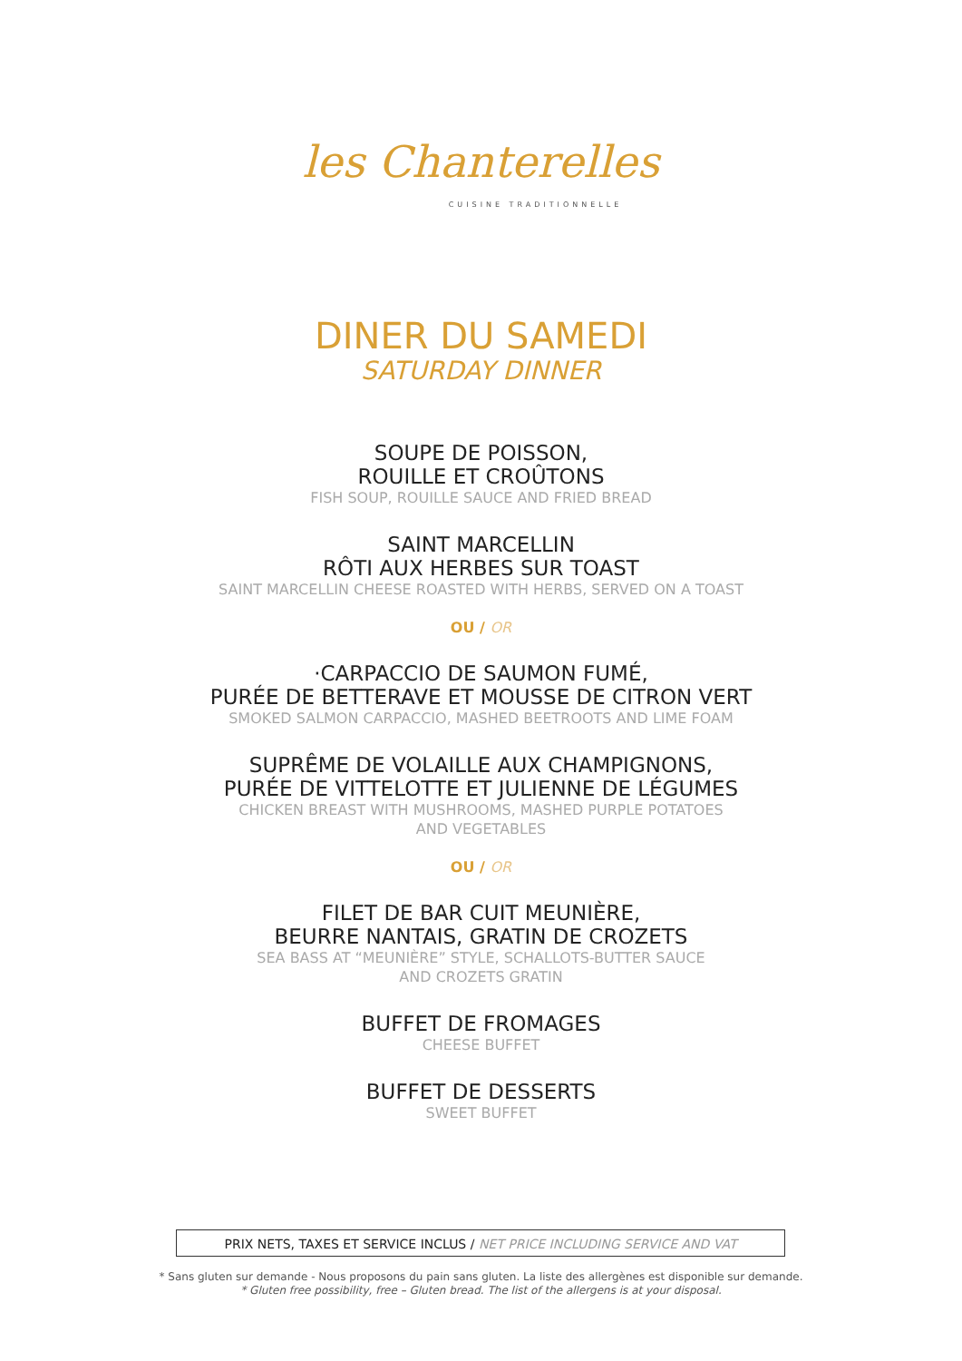les Chanterelles
CUISINE TRADITIONNELLE
DINER DU SAMEDI
SATURDAY DINNER
SOUPE DE POISSON,
ROUILLE ET CROÛTONS
FISH SOUP, ROUILLE SAUCE AND FRIED BREAD
SAINT MARCELLIN
RÔTI AUX HERBES SUR TOAST
SAINT MARCELLIN CHEESE ROASTED WITH HERBS, SERVED ON A TOAST
OU / OR
·CARPACCIO DE SAUMON FUMÉ,
PURÉE DE BETTERAVE ET MOUSSE DE CITRON VERT
SMOKED SALMON CARPACCIO, MASHED BEETROOTS AND LIME FOAM
SUPRÊME DE VOLAILLE AUX CHAMPIGNONS,
PURÉE DE VITTELOTTE ET JULIENNE DE LÉGUMES
CHICKEN BREAST WITH MUSHROOMS, MASHED PURPLE POTATOES
AND VEGETABLES
OU / OR
FILET DE BAR CUIT MEUNIÈRE,
BEURRE NANTAIS, GRATIN DE CROZETS
SEA BASS AT “MEUNIÈRE” STYLE, SCHALLOTS-BUTTER SAUCE
AND CROZETS GRATIN
BUFFET DE FROMAGES
CHEESE BUFFET
BUFFET DE DESSERTS
SWEET BUFFET
PRIX NETS, TAXES ET SERVICE INCLUS / NET PRICE INCLUDING SERVICE AND VAT
* Sans gluten sur demande - Nous proposons du pain sans gluten. La liste des allergènes est disponible sur demande.
* Gluten free possibility, free – Gluten bread. The list of the allergens is at your disposal.